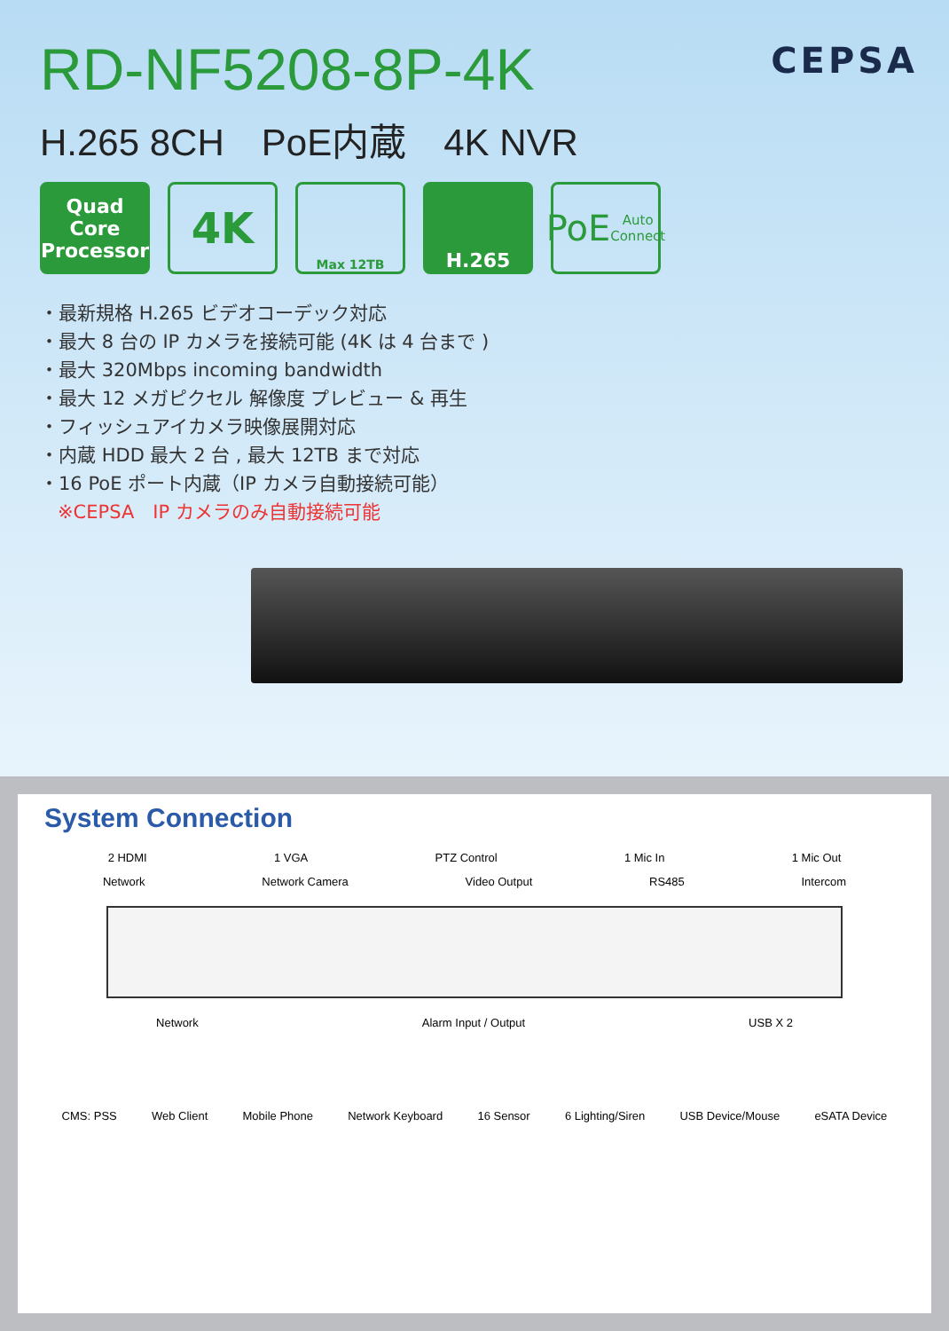RD-NF5208-8P-4K
CEPSA
H.265 8CH　PoE内蔵　4K NVR
Quad Core Processor
4K
Max 12TB
H.265
PoE
Auto Connect
・最新規格 H.265 ビデオコーデック対応
・最大 8 台の IP カメラを接続可能 (4K は 4 台まで )
・最大 320Mbps incoming bandwidth
・最大 12 メガピクセル 解像度 プレビュー & 再生
・フィッシュアイカメラ映像展開対応
・内蔵 HDD 最大 2 台 , 最大 12TB まで対応
・16 PoE ポート内蔵（IP カメラ自動接続可能）
※CEPSA　IP カメラのみ自動接続可能
System Connection
2 HDMI 1 VGA PTZ Control 1 Mic In 1 Mic Out
Network Network Camera Video Output RS485 Intercom
Network Alarm Input / Output USB X 2
CMS: PSS Web Client Mobile Phone Network Keyboard 16 Sensor 6 Lighting/Siren USB Device/Mouse eSATA Device